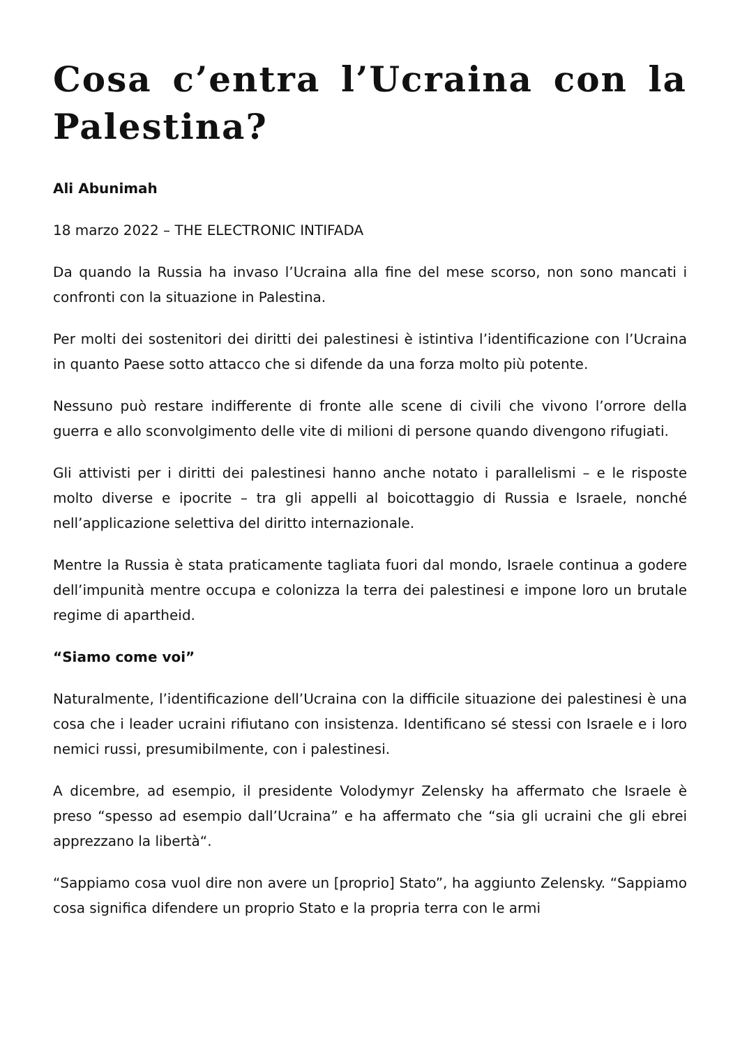Cosa c’entra l’Ucraina con la Palestina?
Ali Abunimah
18 marzo 2022 – THE ELECTRONIC INTIFADA
Da quando la Russia ha invaso l’Ucraina alla fine del mese scorso, non sono mancati i confronti con la situazione in Palestina.
Per molti dei sostenitori dei diritti dei palestinesi è istintiva l’identificazione con l’Ucraina in quanto Paese sotto attacco che si difende da una forza molto più potente.
Nessuno può restare indifferente di fronte alle scene di civili che vivono l’orrore della guerra e allo sconvolgimento delle vite di milioni di persone quando divengono rifugiati.
Gli attivisti per i diritti dei palestinesi hanno anche notato i parallelismi – e le risposte molto diverse e ipocrite – tra gli appelli al boicottaggio di Russia e Israele, nonché nell’applicazione selettiva del diritto internazionale.
Mentre la Russia è stata praticamente tagliata fuori dal mondo, Israele continua a godere dell’impunità mentre occupa e colonizza la terra dei palestinesi e impone loro un brutale regime di apartheid.
“Siamo come voi”
Naturalmente, l’identificazione dell’Ucraina con la difficile situazione dei palestinesi è una cosa che i leader ucraini rifiutano con insistenza. Identificano sé stessi con Israele e i loro nemici russi, presumibilmente, con i palestinesi.
A dicembre, ad esempio, il presidente Volodymyr Zelensky ha affermato che Israele è preso “spesso ad esempio dall’Ucraina” e ha affermato che “sia gli ucraini che gli ebrei apprezzano la libertà“.
“Sappiamo cosa vuol dire non avere un [proprio] Stato”, ha aggiunto Zelensky. “Sappiamo cosa significa difendere un proprio Stato e la propria terra con le armi